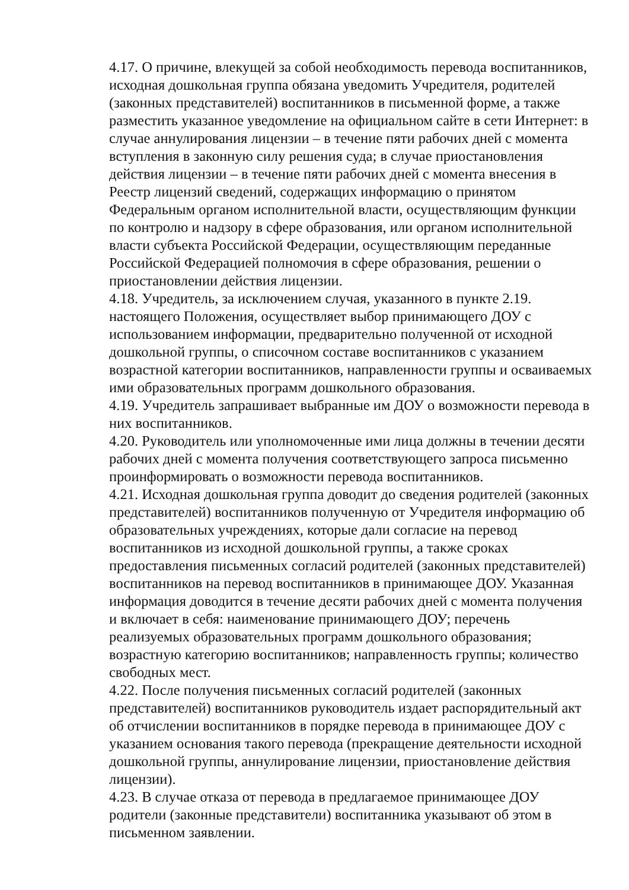4.17. О причине, влекущей за собой необходимость перевода воспитанников, исходная дошкольная группа обязана уведомить Учредителя, родителей (законных представителей) воспитанников в письменной форме, а также разместить указанное уведомление на официальном сайте в сети Интернет: в случае аннулирования лицензии – в течение пяти рабочих дней с момента вступления в законную силу решения суда; в случае приостановления действия лицензии – в течение пяти рабочих дней с момента внесения в Реестр лицензий сведений, содержащих информацию о принятом Федеральным органом исполнительной власти, осуществляющим функции по контролю и надзору в сфере образования, или органом исполнительной власти субъекта Российской Федерации, осуществляющим переданные Российской Федерацией полномочия в сфере образования, решении о приостановлении действия лицензии.
4.18. Учредитель, за исключением случая, указанного в пункте 2.19. настоящего Положения, осуществляет выбор принимающего ДОУ с использованием информации, предварительно полученной от исходной дошкольной группы, о списочном составе воспитанников с указанием возрастной категории воспитанников, направленности группы и осваиваемых ими образовательных программ дошкольного образования.
4.19. Учредитель запрашивает выбранные им ДОУ о возможности перевода в них воспитанников.
4.20. Руководитель или уполномоченные ими лица должны в течении десяти рабочих дней с момента получения соответствующего запроса письменно проинформировать о возможности перевода воспитанников.
4.21. Исходная дошкольная группа доводит до сведения родителей (законных представителей) воспитанников полученную от Учредителя информацию об образовательных учреждениях, которые дали согласие на перевод воспитанников из исходной дошкольной группы, а также сроках предоставления письменных согласий родителей (законных представителей) воспитанников на перевод воспитанников в принимающее ДОУ. Указанная информация доводится в течение десяти рабочих дней с момента получения и включает в себя: наименование принимающего ДОУ; перечень реализуемых образовательных программ дошкольного образования; возрастную категорию воспитанников; направленность группы; количество свободных мест.
4.22. После получения письменных согласий родителей (законных представителей) воспитанников руководитель издает распорядительный акт об отчислении воспитанников в порядке перевода в принимающее ДОУ с указанием основания такого перевода (прекращение деятельности исходной дошкольной группы, аннулирование лицензии, приостановление действия лицензии).
4.23. В случае отказа от перевода в предлагаемое принимающее ДОУ родители (законные представители) воспитанника указывают об этом в письменном заявлении.